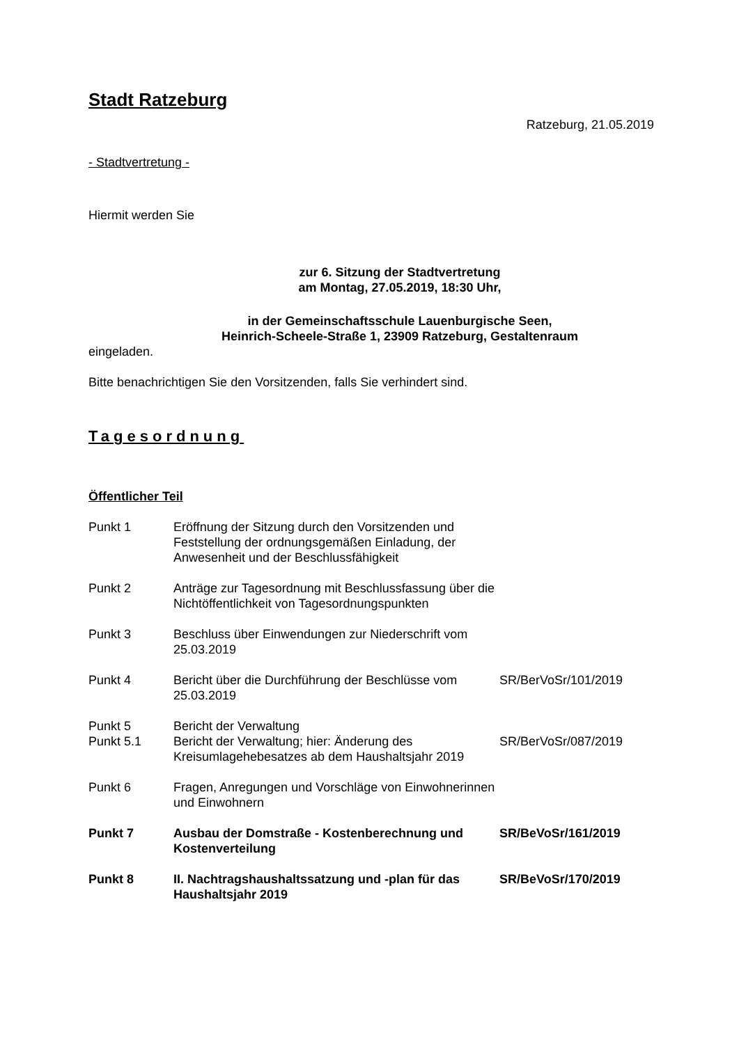Stadt Ratzeburg
Ratzeburg, 21.05.2019
- Stadtvertretung -
Hiermit werden Sie
zur 6. Sitzung der Stadtvertretung
am Montag, 27.05.2019, 18:30 Uhr,
in der Gemeinschaftsschule Lauenburgische Seen,
Heinrich-Scheele-Straße 1, 23909 Ratzeburg, Gestaltenraum
eingeladen.
Bitte benachrichtigen Sie den Vorsitzenden, falls Sie verhindert sind.
Tagesordnung
Öffentlicher Teil
| Punkt 1 | Eröffnung der Sitzung durch den Vorsitzenden und Feststellung der ordnungsgemäßen Einladung, der Anwesenheit und der Beschlussfähigkeit | |
| Punkt 2 | Anträge zur Tagesordnung mit Beschlussfassung über die Nichtöffentlichkeit von Tagesordnungspunkten | |
| Punkt 3 | Beschluss über Einwendungen zur Niederschrift vom 25.03.2019 | |
| Punkt 4 | Bericht über die Durchführung der Beschlüsse vom 25.03.2019 | SR/BerVoSr/101/2019 |
| Punkt 5 | Bericht der Verwaltung | |
| Punkt 5.1 | Bericht der Verwaltung; hier: Änderung des Kreisumlagehebesatzes ab dem Haushaltsjahr 2019 | SR/BerVoSr/087/2019 |
| Punkt 6 | Fragen, Anregungen und Vorschläge von Einwohnerinnen und Einwohnern | |
| Punkt 7 | Ausbau der Domstraße - Kostenberechnung und Kostenverteilung | SR/BeVoSr/161/2019 |
| Punkt 8 | II. Nachtragshaushaltssatzung und -plan für das Haushaltsjahr 2019 | SR/BeVoSr/170/2019 |